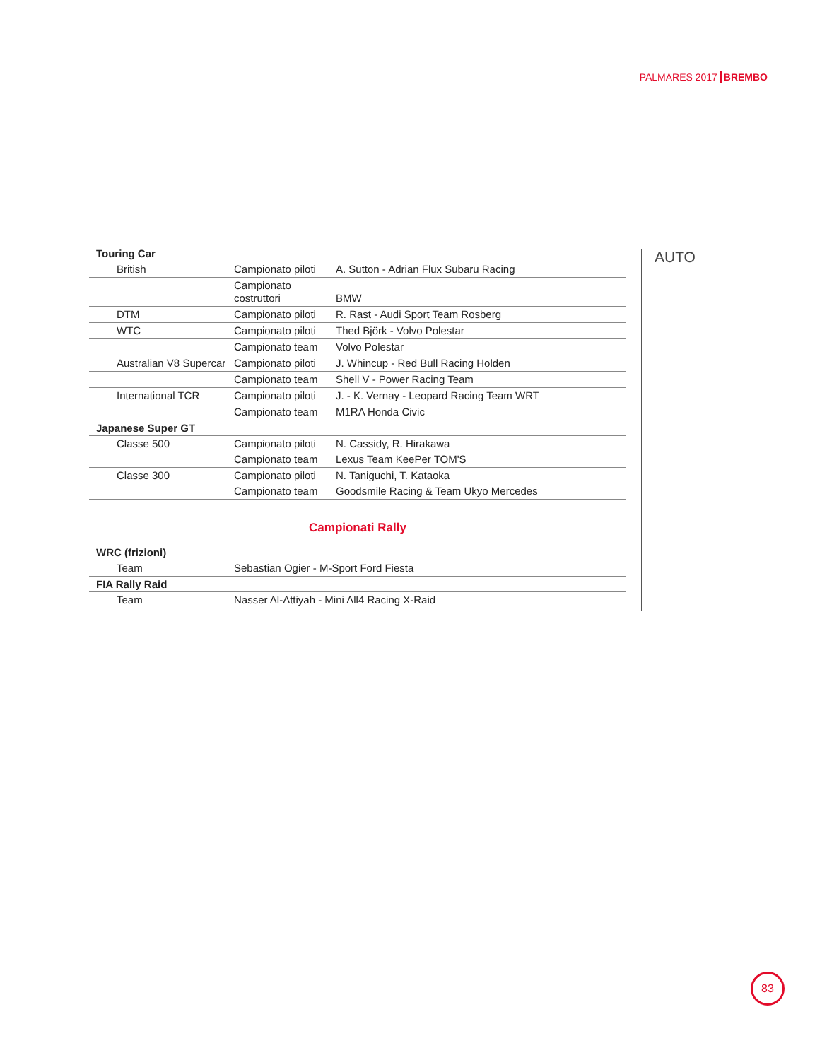PALMARES 2017 BREMBO
AUTO
| Touring Car | | |
| --- | --- | --- |
| British | Campionato piloti | A. Sutton - Adrian Flux Subaru Racing |
| | Campionato costruttori | BMW |
| DTM | Campionato piloti | R. Rast - Audi Sport Team Rosberg |
| WTC | Campionato piloti | Thed Björk - Volvo Polestar |
| | Campionato team | Volvo Polestar |
| Australian V8 Supercar | Campionato piloti | J. Whincup - Red Bull Racing Holden |
| | Campionato team | Shell V - Power Racing Team |
| International TCR | Campionato piloti | J. - K. Vernay - Leopard Racing Team WRT |
| | Campionato team | M1RA Honda Civic |
| Japanese Super GT | | |
| Classe 500 | Campionato piloti | N. Cassidy, R. Hirakawa |
| | Campionato team | Lexus Team KeePer TOM'S |
| Classe 300 | Campionato piloti | N. Taniguchi, T. Kataoka |
| | Campionato team | Goodsmile Racing & Team Ukyo Mercedes |
Campionati Rally
| WRC (frizioni) | |
| --- | --- |
| Team | Sebastian Ogier - M-Sport Ford Fiesta |
| FIA Rally Raid | |
| Team | Nasser Al-Attiyah - Mini All4 Racing X-Raid |
83